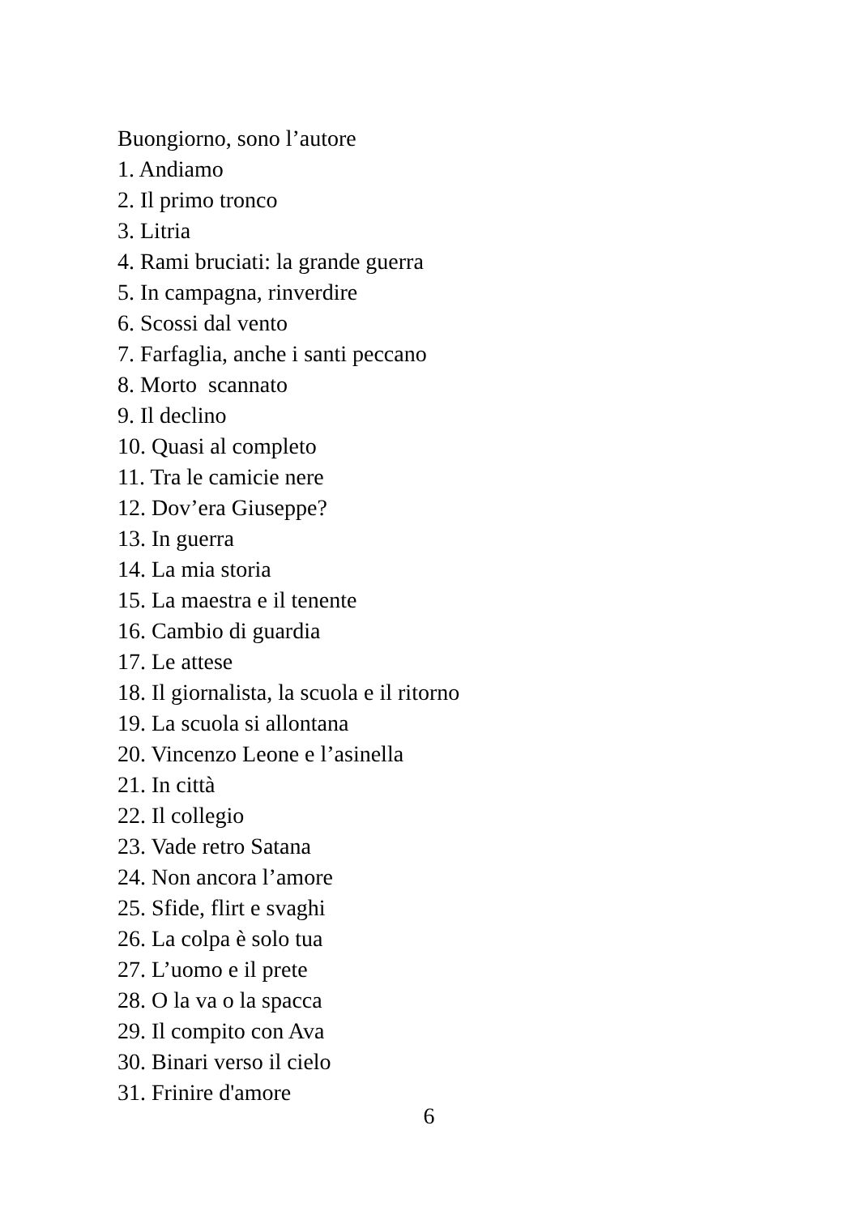Buongiorno, sono l’autore
1. Andiamo
2. Il primo tronco
3. Litria
4. Rami bruciati: la grande guerra
5. In campagna, rinverdire
6. Scossi dal vento
7. Farfaglia, anche i santi peccano
8. Morto scannato
9. Il declino
10. Quasi al completo
11. Tra le camicie nere
12. Dov’era Giuseppe?
13. In guerra
14. La mia storia
15. La maestra e il tenente
16. Cambio di guardia
17. Le attese
18. Il giornalista, la scuola e il ritorno
19. La scuola si allontana
20. Vincenzo Leone e l’asinella
21. In città
22. Il collegio
23. Vade retro Satana
24. Non ancora l’amore
25. Sfide, flirt e svaghi
26. La colpa è solo tua
27. L’uomo e il prete
28. O la va o la spacca
29. Il compito con Ava
30. Binari verso il cielo
31. Frinire d'amore
6